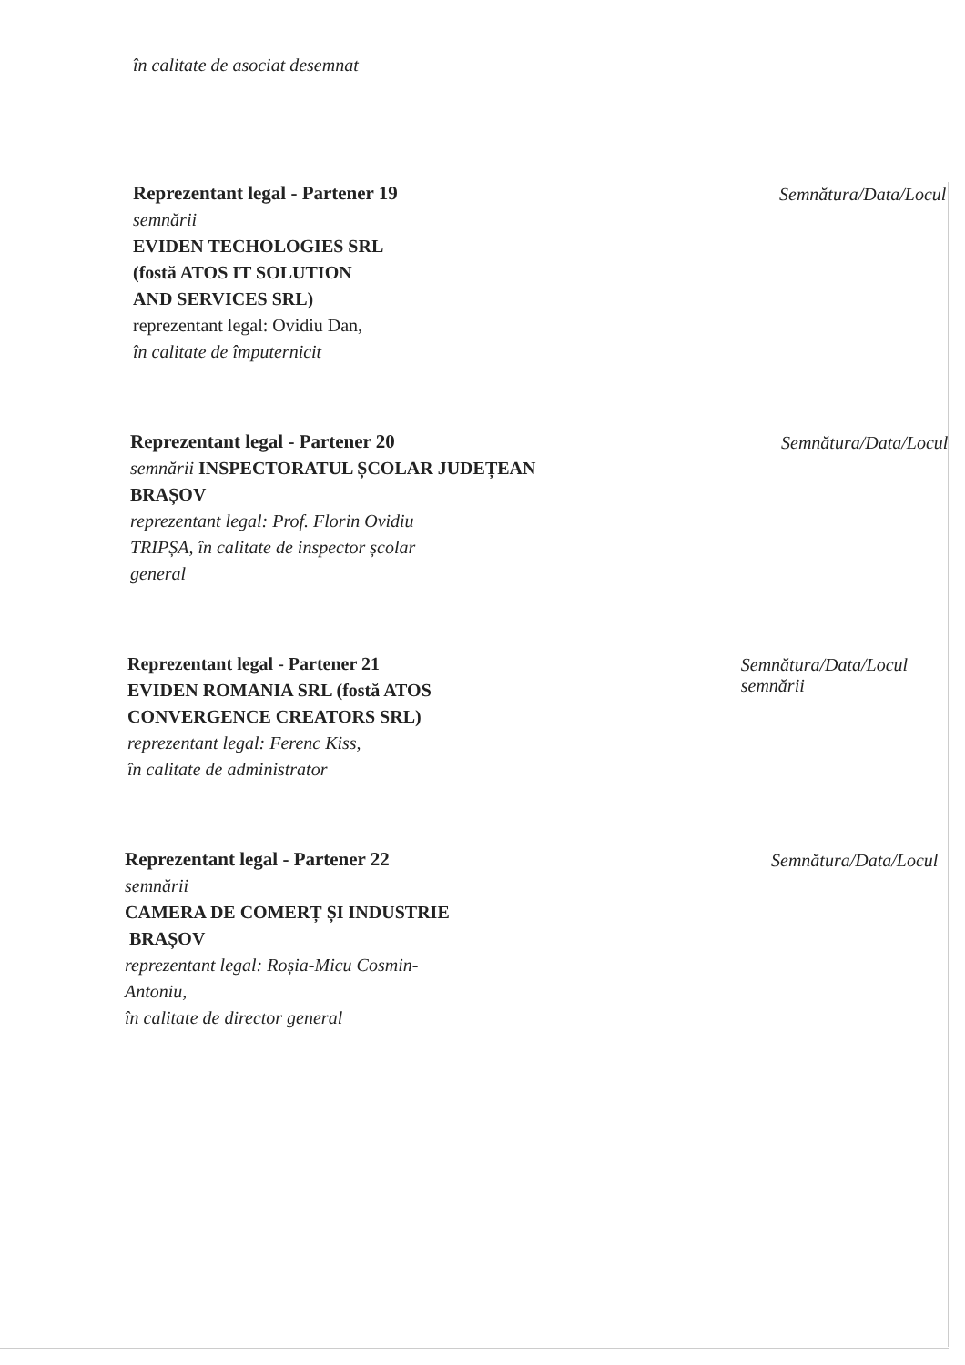în calitate de asociat desemnat
Reprezentant legal - Partener 19
semnării
EVIDEN TECHOLOGIES SRL
(fostă ATOS IT SOLUTION
AND SERVICES SRL)
reprezentant legal: Ovidiu Dan,
în calitate de împuternicit
Semnătura/Data/Locul
Reprezentant legal - Partener 20
semnării INSPECTORATUL ȘCOLAR JUDEȚEAN
BRAȘOV
reprezentant legal: Prof. Florin Ovidiu
TRIPȘA, în calitate de inspector școlar
general
Semnătura/Data/Locul
Reprezentant legal - Partener 21
EVIDEN ROMANIA SRL (fostă ATOS
CONVERGENCE CREATORS SRL)
reprezentant legal: Ferenc Kiss,
în calitate de administrator
Semnătura/Data/Locul semnării
Reprezentant legal - Partener 22
semnării
CAMERA DE COMERȚ ȘI INDUSTRIE
BRAȘOV
reprezentant legal: Roșia-Micu Cosmin-
Antoniu,
în calitate de director general
Semnătura/Data/Locul